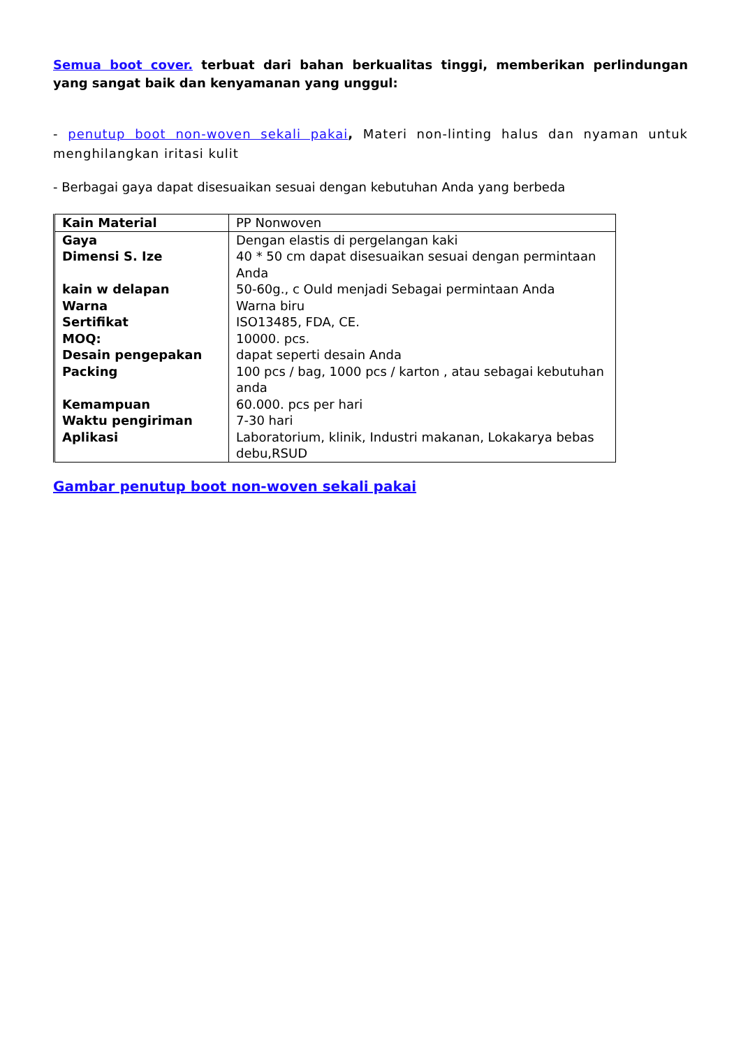Semua boot cover. terbuat dari bahan berkualitas tinggi, memberikan perlindungan yang sangat baik dan kenyamanan yang unggul:
- penutup boot non-woven sekali pakai, Materi non-linting halus dan nyaman untuk menghilangkan iritasi kulit
- Berbagai gaya dapat disesuaikan sesuai dengan kebutuhan Anda yang berbeda
| Kain Material | PP Nonwoven |
| Gaya | Dengan elastis di pergelangan kaki |
| Dimensi S. Ize | 40 * 50 cm dapat disesuaikan sesuai dengan permintaan Anda |
| kain w delapan | 50-60g., c Ould menjadi Sebagai permintaan Anda |
| Warna | Warna biru |
| Sertifikat | ISO13485, FDA, CE. |
| MOQ: | 10000. pcs. |
| Desain pengepakan | dapat seperti desain Anda |
| Packing | 100 pcs / bag, 1000 pcs / karton , atau sebagai kebutuhan anda |
| Kemampuan | 60.000. pcs per hari |
| Waktu pengiriman | 7-30 hari |
| Aplikasi | Laboratorium, klinik, Industri makanan, Lokakarya bebas debu,RSUD |
Gambar penutup boot non-woven sekali pakai